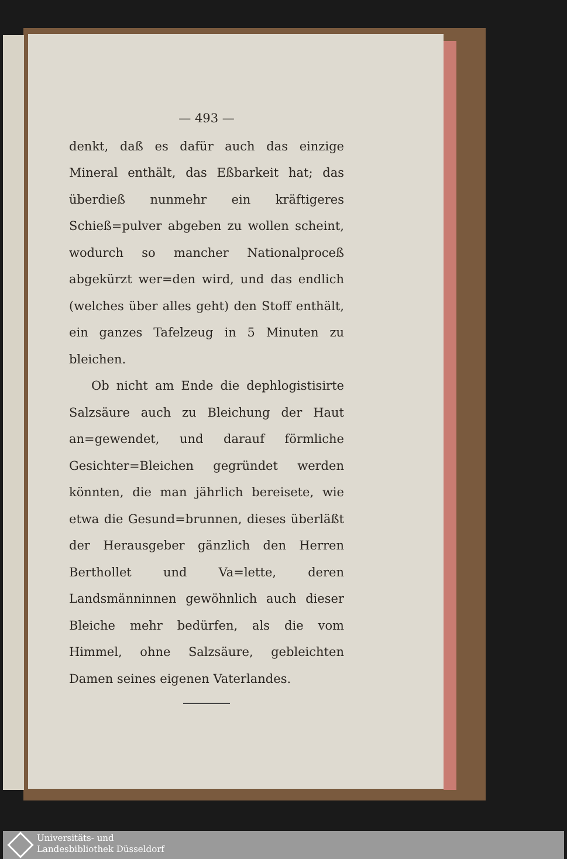— 493 —
denkt, daß es dafür auch das einzige Mineral enthält, das Eßbarkeit hat; das überdieß nunmehr ein kräftigeres Schieß=pulver abgeben zu wollen scheint, wodurch so mancher Nationalproceß abgekürzt wer=den wird, und das endlich (welches über alles geht) den Stoff enthält, ein ganzes Tafelzeug in 5 Minuten zu bleichen.
Ob nicht am Ende die dephlogistisirte Salzsäure auch zu Bleichung der Haut an=gewendet, und darauf förmliche Gesichter=Bleichen gegründet werden könnten, die man jährlich bereisete, wie etwa die Gesund=brunnen, dieses überläßt der Herausgeber gänzlich den Herren Berthollet und Va=lette, deren Landsmänninnen gewöhnlich auch dieser Bleiche mehr bedürfen, als die vom Himmel, ohne Salzsäure, gebleichten Damen seines eigenen Vaterlandes.
Universitäts- und
Landesbibliothek Düsseldorf